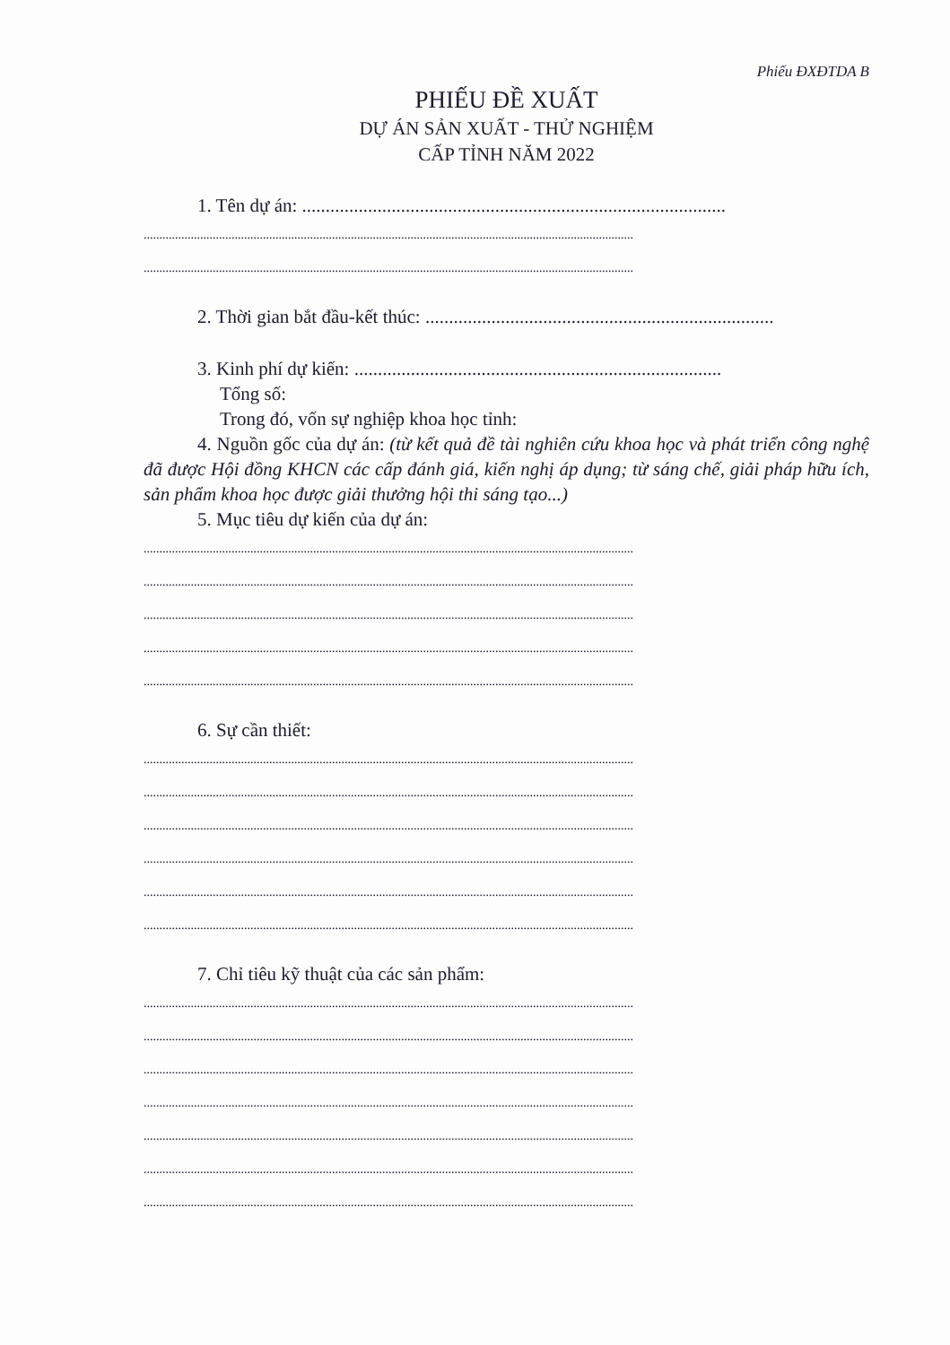Phiếu ĐXĐTDA B
PHIẾU ĐỀ XUẤT
DỰ ÁN SẢN XUẤT - THỬ NGHIỆM
CẤP TỈNH NĂM 2022
1. Tên dự án: ..........................................................................................
............................................................................................................................................................
............................................................................................................................................................
2. Thời gian bắt đầu-kết thúc: ..........................................................................
3. Kinh phí dự kiến: ..............................................................................
Tổng số:
Trong đó, vốn sự nghiệp khoa học tỉnh:
4. Nguồn gốc của dự án: (từ kết quả đề tài nghiên cứu khoa học và phát triển công nghệ đã được Hội đồng KHCN các cấp đánh giá, kiến nghị áp dụng; từ sáng chế, giải pháp hữu ích, sản phẩm khoa học được giải thưởng hội thi sáng tạo...)
5. Mục tiêu dự kiến của dự án:
............................................................................................................................................................
............................................................................................................................................................
............................................................................................................................................................
............................................................................................................................................................
............................................................................................................................................................
6. Sự cần thiết:
............................................................................................................................................................
............................................................................................................................................................
............................................................................................................................................................
............................................................................................................................................................
............................................................................................................................................................
............................................................................................................................................................
7. Chỉ tiêu kỹ thuật của các sản phẩm:
............................................................................................................................................................
............................................................................................................................................................
............................................................................................................................................................
............................................................................................................................................................
............................................................................................................................................................
............................................................................................................................................................
............................................................................................................................................................